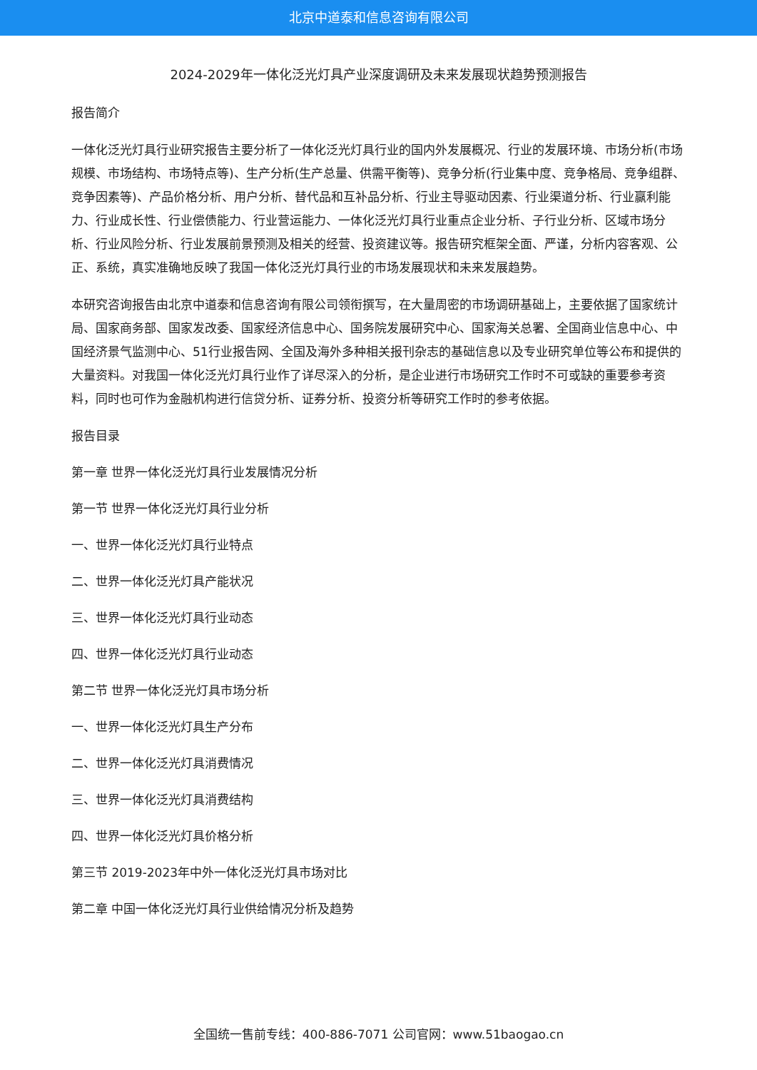北京中道泰和信息咨询有限公司
2024-2029年一体化泛光灯具产业深度调研及未来发展现状趋势预测报告
报告简介
一体化泛光灯具行业研究报告主要分析了一体化泛光灯具行业的国内外发展概况、行业的发展环境、市场分析(市场规模、市场结构、市场特点等)、生产分析(生产总量、供需平衡等)、竞争分析(行业集中度、竞争格局、竞争组群、竞争因素等)、产品价格分析、用户分析、替代品和互补品分析、行业主导驱动因素、行业渠道分析、行业赢利能力、行业成长性、行业偿债能力、行业营运能力、一体化泛光灯具行业重点企业分析、子行业分析、区域市场分析、行业风险分析、行业发展前景预测及相关的经营、投资建议等。报告研究框架全面、严谨，分析内容客观、公正、系统，真实准确地反映了我国一体化泛光灯具行业的市场发展现状和未来发展趋势。
本研究咨询报告由北京中道泰和信息咨询有限公司领衔撰写，在大量周密的市场调研基础上，主要依据了国家统计局、国家商务部、国家发改委、国家经济信息中心、国务院发展研究中心、国家海关总署、全国商业信息中心、中国经济景气监测中心、51行业报告网、全国及海外多种相关报刊杂志的基础信息以及专业研究单位等公布和提供的大量资料。对我国一体化泛光灯具行业作了详尽深入的分析，是企业进行市场研究工作时不可或缺的重要参考资料，同时也可作为金融机构进行信贷分析、证券分析、投资分析等研究工作时的参考依据。
报告目录
第一章 世界一体化泛光灯具行业发展情况分析
第一节 世界一体化泛光灯具行业分析
一、世界一体化泛光灯具行业特点
二、世界一体化泛光灯具产能状况
三、世界一体化泛光灯具行业动态
四、世界一体化泛光灯具行业动态
第二节 世界一体化泛光灯具市场分析
一、世界一体化泛光灯具生产分布
二、世界一体化泛光灯具消费情况
三、世界一体化泛光灯具消费结构
四、世界一体化泛光灯具价格分析
第三节 2019-2023年中外一体化泛光灯具市场对比
第二章 中国一体化泛光灯具行业供给情况分析及趋势
全国统一售前专线：400-886-7071 公司官网：www.51baogao.cn